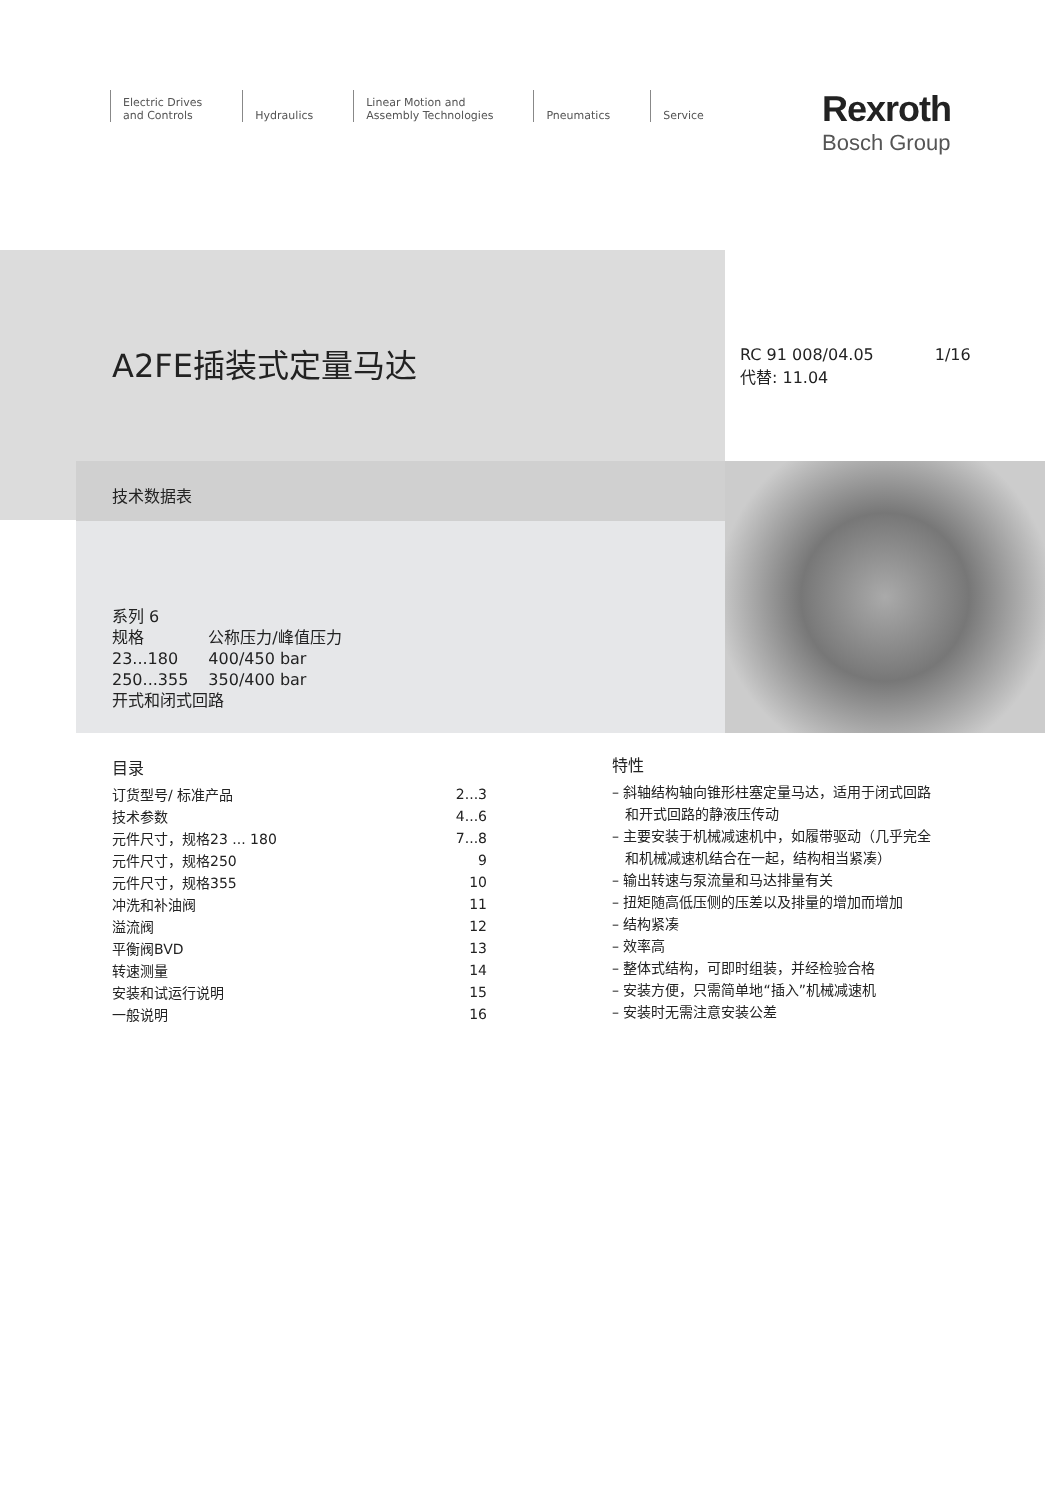Electric Drives
and Controls
Hydraulics Linear Motion and
Assembly Technologies
Pneumatics Service
Rexroth
Bosch Group
A2FE插装式定量马达
RC 91 008/04.05 1/16
代替: 11.04
技术数据表
系列 6
| 规格 | 公称压力/峰值压力 |
| 23...180 | 400/450 bar |
| 250...355 | 350/400 bar |
开式和闭式回路
目录
| 订货型号/ 标准产品 | 2...3 |
| 技术参数 | 4...6 |
| 元件尺寸，规格23 ... 180 | 7...8 |
| 元件尺寸，规格250 | 9 |
| 元件尺寸，规格355 | 10 |
| 冲洗和补油阀 | 11 |
| 溢流阀 | 12 |
| 平衡阀BVD | 13 |
| 转速测量 | 14 |
| 安装和试运行说明 | 15 |
| 一般说明 | 16 |
特性
– 斜轴结构轴向锥形柱塞定量马达，适用于闭式回路
和开式回路的静液压传动
– 主要安装于机械减速机中，如履带驱动（几乎完全
和机械减速机结合在一起，结构相当紧凑）
– 输出转速与泵流量和马达排量有关
– 扭矩随高低压侧的压差以及排量的增加而增加
– 结构紧凑
– 效率高
– 整体式结构，可即时组装，并经检验合格
– 安装方便，只需简单地“插入”机械减速机
– 安装时无需注意安装公差